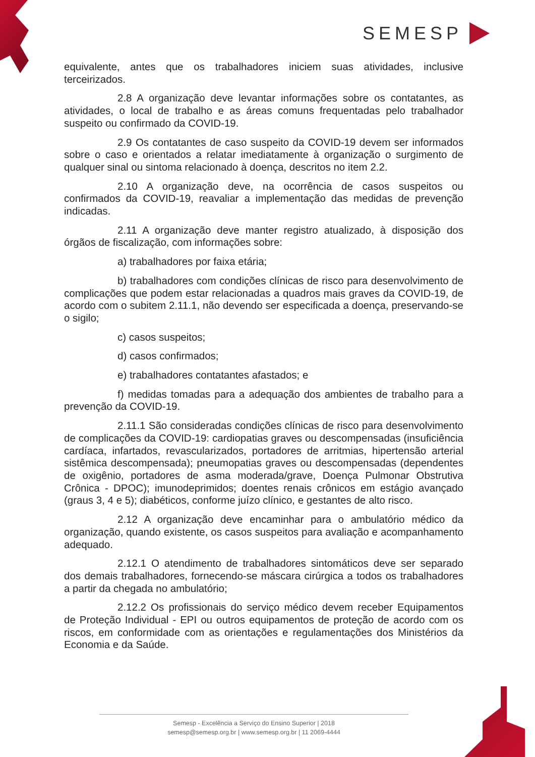SEMESP
equivalente, antes que os trabalhadores iniciem suas atividades, inclusive terceirizados.
2.8 A organização deve levantar informações sobre os contatantes, as atividades, o local de trabalho e as áreas comuns frequentadas pelo trabalhador suspeito ou confirmado da COVID-19.
2.9 Os contatantes de caso suspeito da COVID-19 devem ser informados sobre o caso e orientados a relatar imediatamente à organização o surgimento de qualquer sinal ou sintoma relacionado à doença, descritos no item 2.2.
2.10 A organização deve, na ocorrência de casos suspeitos ou confirmados da COVID-19, reavaliar a implementação das medidas de prevenção indicadas.
2.11 A organização deve manter registro atualizado, à disposição dos órgãos de fiscalização, com informações sobre:
a) trabalhadores por faixa etária;
b) trabalhadores com condições clínicas de risco para desenvolvimento de complicações que podem estar relacionadas a quadros mais graves da COVID-19, de acordo com o subitem 2.11.1, não devendo ser especificada a doença, preservando-se o sigilo;
c) casos suspeitos;
d) casos confirmados;
e) trabalhadores contatantes afastados; e
f) medidas tomadas para a adequação dos ambientes de trabalho para a prevenção da COVID-19.
2.11.1 São consideradas condições clínicas de risco para desenvolvimento de complicações da COVID-19: cardiopatias graves ou descompensadas (insuficiência cardíaca, infartados, revascularizados, portadores de arritmias, hipertensão arterial sistêmica descompensada); pneumopatias graves ou descompensadas (dependentes de oxigênio, portadores de asma moderada/grave, Doença Pulmonar Obstrutiva Crônica - DPOC); imunodeprimidos; doentes renais crônicos em estágio avançado (graus 3, 4 e 5); diabéticos, conforme juízo clínico, e gestantes de alto risco.
2.12 A organização deve encaminhar para o ambulatório médico da organização, quando existente, os casos suspeitos para avaliação e acompanhamento adequado.
2.12.1 O atendimento de trabalhadores sintomáticos deve ser separado dos demais trabalhadores, fornecendo-se máscara cirúrgica a todos os trabalhadores a partir da chegada no ambulatório;
2.12.2 Os profissionais do serviço médico devem receber Equipamentos de Proteção Individual - EPI ou outros equipamentos de proteção de acordo com os riscos, em conformidade com as orientações e regulamentações dos Ministérios da Economia e da Saúde.
Semesp - Excelência a Serviço do Ensino Superior | 2018
semesp@semesp.org.br | www.semesp.org.br | 11 2069-4444